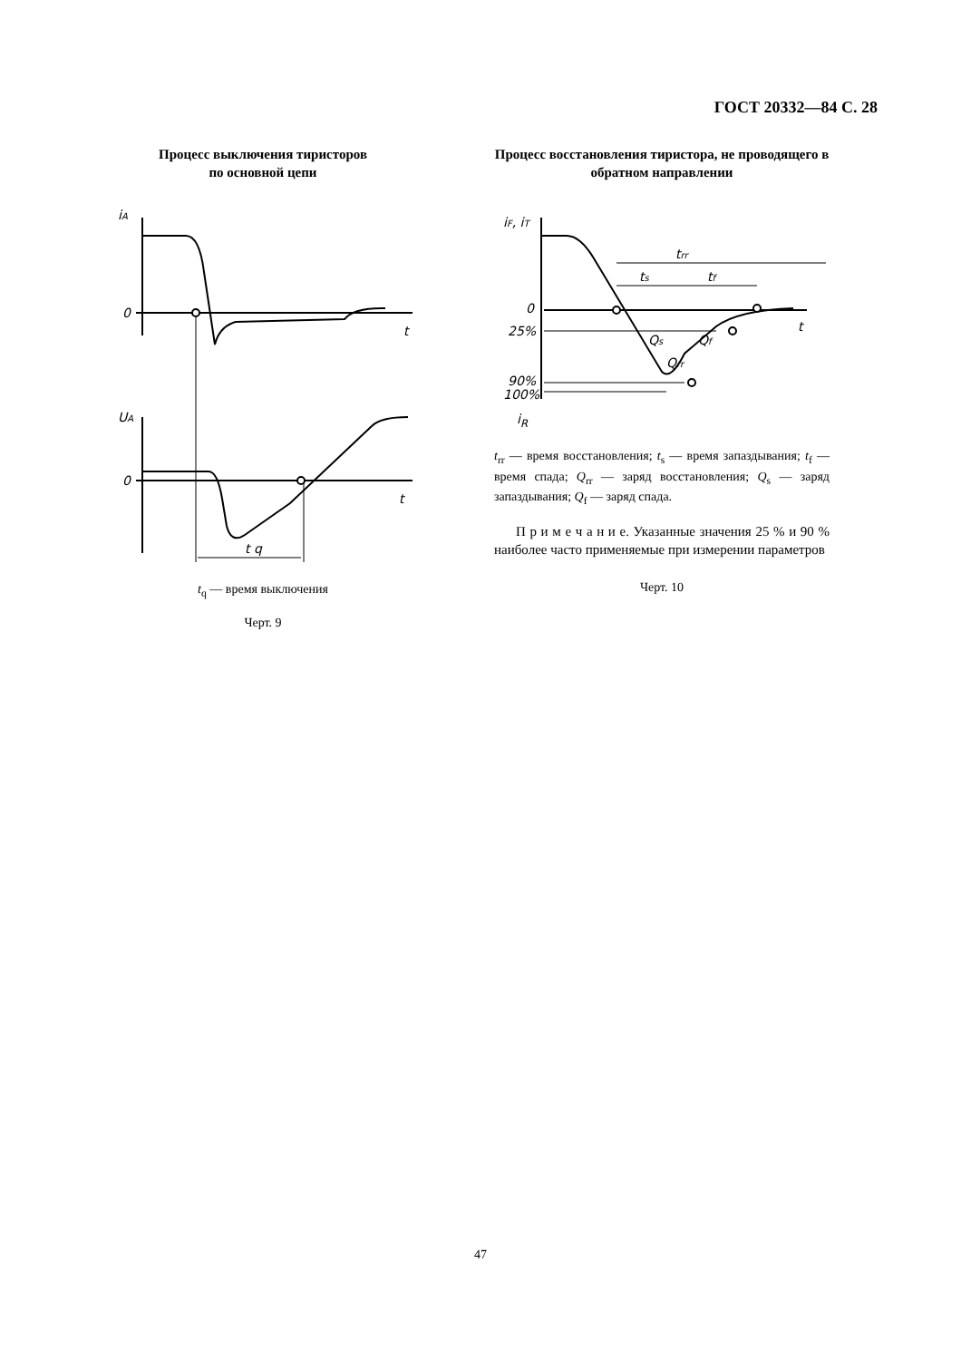ГОСТ 20332—84 С. 28
Процесс выключения тиристоров
по основной цепи
iA
0
t
UA
0
t
t q
t<sub>q</sub> — время выключения
Черт. 9
Процесс восстановления тиристора, не проводящего в обратном направлении
trr
ts
tf
iF, iT
0
25%
90%
100%
t
Qs
Qf
Qrr
i<sub>R</sub>
t<sub>rr</sub> — время восстановления; t<sub>s</sub> — время запаздывания; t<sub>f</sub> — время спада; Q<sub>rr</sub> — заряд восстановления; Q<sub>s</sub> — заряд запаздывания; Q<sub>f</sub> — заряд спада.
П р и м е ч а н и е. Указанные значения 25 % и 90 % наиболее часто применяемые при измерении параметров
Черт. 10
47